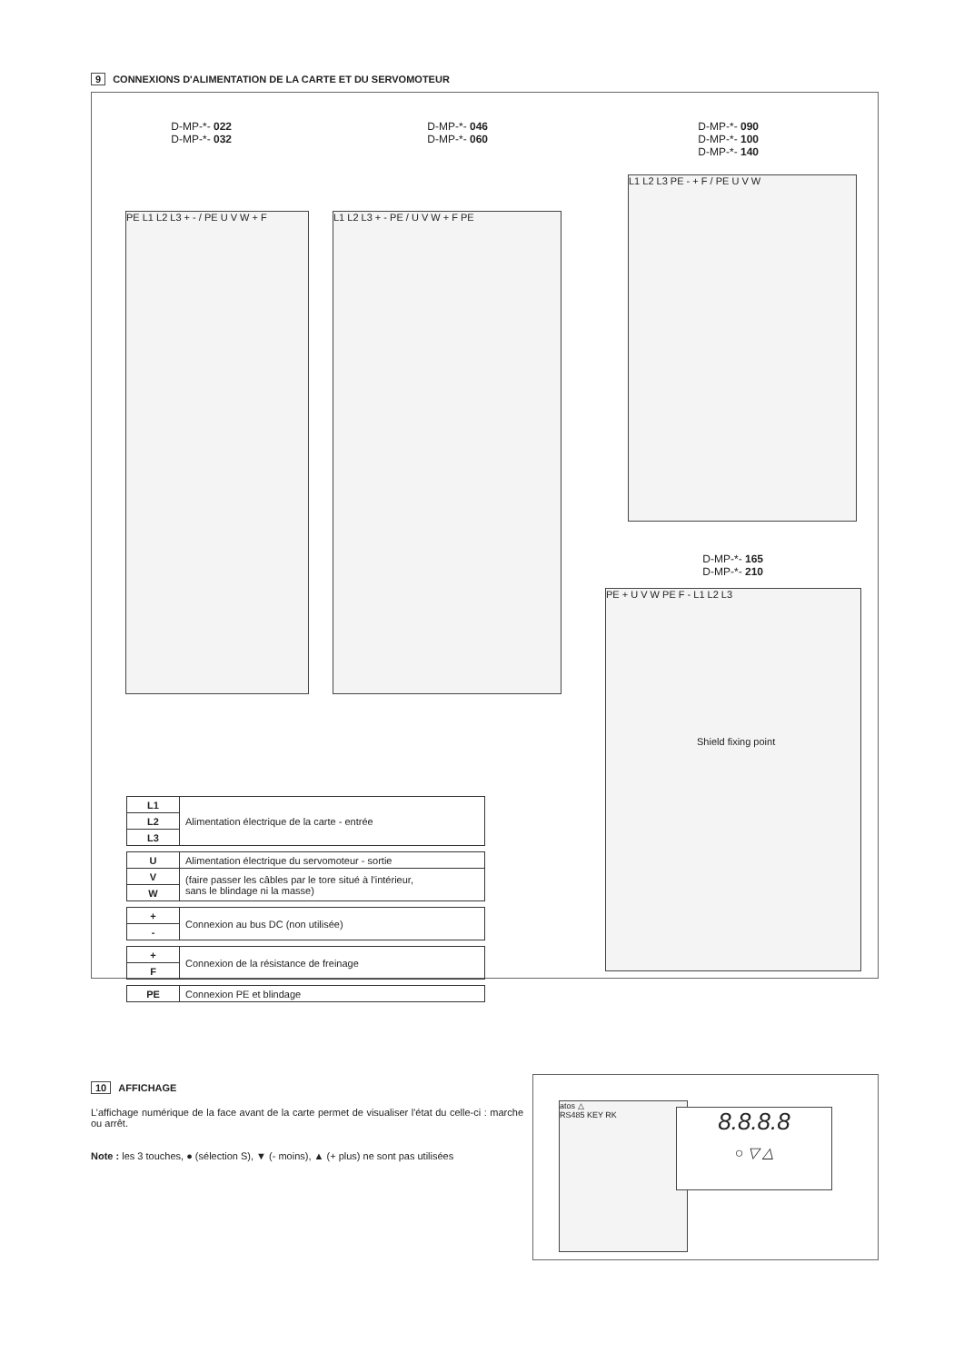9 CONNEXIONS D'ALIMENTATION DE LA CARTE ET DU SERVOMOTEUR
D-MP-*- 022
D-MP-*- 032
D-MP-*- 046
D-MP-*- 060
D-MP-*- 090
D-MP-*- 100
D-MP-*- 140
D-MP-*- 165
D-MP-*- 210
PE L1 L2 L3 + - / PE U V W + F L1 L2 L3 + - PE / U V W + F PE
L1 L2 L3 PE - + F / PE U V W
PE + U V W PE F - L1 L2 L3
Shield fixing point
| L1 | Alimentation électrique de la carte - entrée |
| L2 | |
| L3 | |
| U | Alimentation électrique du servomoteur - sortie |
| V | (faire passer les câbles par le tore situé à l'intérieur, sans le blindage ni la masse) |
| W | |
| + | Connexion au bus DC (non utilisée) |
| - | |
| + | Connexion de la résistance de freinage |
| F | |
| PE | Connexion PE et blindage |
10 AFFICHAGE
L’affichage numérique de la face avant de la carte permet de visualiser l'état du celle-ci : marche ou arrêt.
Note : les 3 touches, ● (sélection S), ▼ (- moins), ▲ (+ plus) ne sont pas utilisées
atos △
RS485 KEY RK
8.8.8.8
○ ▽ △